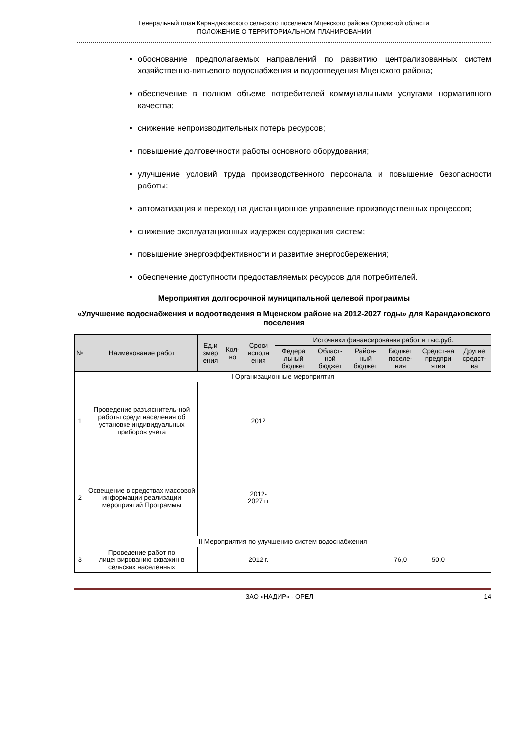Генеральный план Карандаковского сельского поселения Мценского района Орловской области
ПОЛОЖЕНИЕ О ТЕРРИТОРИАЛЬНОМ ПЛАНИРОВАНИИ
обоснование предполагаемых направлений по развитию централизованных систем хозяйственно-питьевого водоснабжения и водоотведения Мценского района;
обеспечение в полном объеме потребителей коммунальными услугами нормативного качества;
снижение непроизводительных потерь ресурсов;
повышение долговечности работы основного оборудования;
улучшение условий труда производственного персонала и повышение безопасности работы;
автоматизация и переход на дистанционное управление производственных процессов;
снижение эксплуатационных издержек содержания систем;
повышение энергоэффективности и развитие энергосбережения;
обеспечение доступности предоставляемых ресурсов для потребителей.
Мероприятия долгосрочной муниципальной целевой программы
«Улучшение водоснабжения и водоотведения в Мценском районе на 2012-2027 годы» для Карандаковского поселения
| № | Наименование работ | Ед.и змер ения | Кол-во | Сроки исполн ения | Источники финансирования работ в тыс.руб. | | | | | |
| --- | --- | --- | --- | --- | --- | --- | --- | --- | --- | --- |
| | | | | | Федера льный бюджет | Област-ной бюджет | Район-ный бюджет | Бюджет поселе-ния | Средст-ва предпри ятия | Другие средст-ва |
| I Организационные мероприятия | | | | | | | | | | |
| 1 | Проведение разъяснитель-ной работы среди населения об установке индивидуальных приборов учета | | | 2012 | | | | | | |
| 2 | Освещение в средствах массовой информации реализации мероприятий Программы | | | 2012-2027 гг | | | | | | |
| II Мероприятия по улучшению систем водоснабжения | | | | | | | | | | |
| 3 | Проведение работ по лицензированию скважин в сельских населенных | | | 2012 г. | | | | 76,0 | 50,0 | |
ЗАО «НАДИР» - ОРЕЛ 14